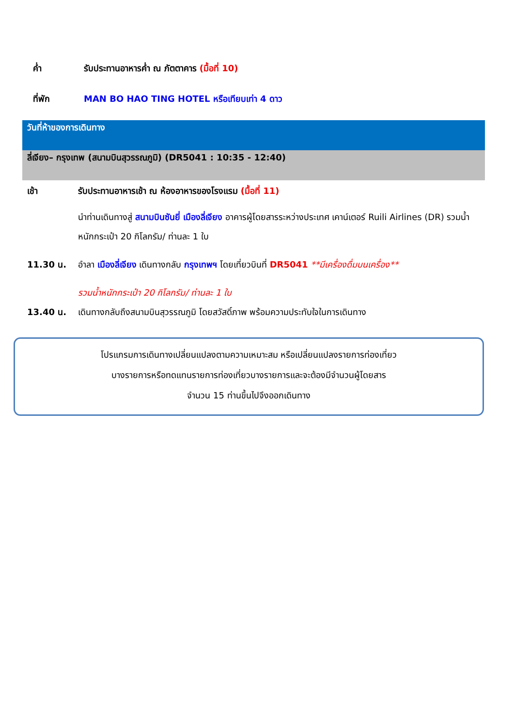ค่ำ รับประทานอาหารค่ำ ณ ภัตตาคาร (มื้อที่ 10)
ที่พัก MAN BO HAO TING HOTEL หรือเทียบเท่า 4 ดาว
วันที่ห้าของการเดินทาง
ลี่เจียง– กรุงเทพ (สนามบินสุวรรณภูมิ) (DR5041 : 10:35 - 12:40)
เช้า รับประทานอาหารเช้า ณ ห้องอาหารของโรงแรม (มื้อที่ 11)
นำท่านเดินทางสู่ สนามบินซันยี่ เมืองลี่เจียง อาคารผู้โดยสารระหว่างประเทศ เคาน์เตอร์ Ruili Airlines (DR) รวมน้ำหนักกระเป๋า 20 กิโลกรัม/ ท่านละ 1 ใบ
11.30 น. อำลา เมืองลี่เจียง เดินทางกลับ กรุงเทพฯ โดยเที่ยวบินที่ DR5041 **มีเครื่องดื่มบนเครื่อง**
รวมน้ำหนักกระเป๋า 20 กิโลกรัม/ ท่านละ 1 ใบ
13.40 น. เดินทางกลับถึงสนามบินสุวรรณภูมิ โดยสวัสดิ์ภาพ พร้อมความประทับใจในการเดินทาง
โปรแกรมการเดินทางเปลี่ยนแปลงตามความเหมาะสม หรือเปลี่ยนแปลงรายการท่องเที่ยว
บางรายการหรือทดแทนรายการท่องเที่ยวบางรายการและจะต้องมีจำนวนผู้โดยสาร
จำนวน 15 ท่านขึ้นไปจึงออกเดินทาง